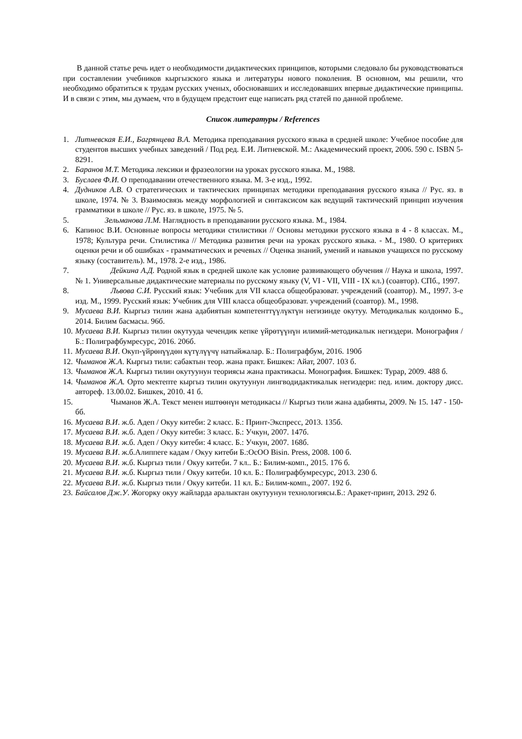В данной статье речь идет о необходимости дидактических принципов, которыми следовало бы руководствоваться при составлении учебников кыргызского языка и литературы нового поколения. В основном, мы решили, что необходимо обратиться к трудам русских ученых, обосновавших и исследовавших впервые дидактические принципы. И в связи с этим, мы думаем, что в будущем предстоит еще написать ряд статей по данной проблеме.
Список литературы / References
1. Литневская Е.И., Багрянцева В.А. Методика преподавания русского языка в средней школе: Учебное пособие для студентов высших учебных заведений / Под ред. Е.И. Литневской. М.: Академический проект, 2006. 590 с. ISBN 5-8291.
2. Баранов М.Т. Методика лексики и фразеологии на уроках русского языка. М., 1988.
3. Буслаев Ф.И. О преподавании отечественного языка. М. 3-е изд., 1992.
4. Дудников А.В. О стратегических и тактических принципах методики преподавания русского языка // Рус. яз. в школе, 1974. № 3. Взаимосвязь между морфологией и синтаксисом как ведущий тактический принцип изучения грамматики в школе // Рус. яз. в школе, 1975. № 5.
5. Зельманова Л.М. Наглядность в преподавании русского языка. М., 1984.
6. Капинос В.И. Основные вопросы методики стилистики // Основы методики русского языка в 4 - 8 классах. М., 1978; Культура речи. Стилистика // Методика развития речи на уроках русского языка. - М., 1980. О критериях оценки речи и об ошибках - грамматических и речевых // Оценка знаний, умений и навыков учащихся по русскому языку (составитель). М., 1978. 2-е изд., 1986.
7. Дейкина А.Д. Родной язык в средней школе как условие развивающего обучения // Наука и школа, 1997. № 1. Универсальные дидактические материалы по русскому языку (V, VI - VII, VIII - IX кл.) (соавтор). СПб., 1997.
8. Львова С.И. Русский язык: Учебник для VII класса общеобразоват. учреждений (соавтор). М., 1997. 3-е изд. М., 1999. Русский язык: Учебник для VIII класса общеобразоват. учреждений (соавтор). М., 1998.
9. Мусаева В.И. Кыргыз тилин жана адабиятын компетенттүүлүктүн негизинде окутуу. Методикалык колдонмо Б., 2014. Билим басмасы. 96б.
10. Мусаева В.И. Кыргыз тилин окутууда чечендик кепке үйрөтүүнүн илимий-методикалык негиздери. Монография / Б.: Полиграфбумресурс, 2016. 206б.
11. Мусаева В.И. Окуп-үйрөнүүдөн күтүлүүчү натыйжалар. Б.: Полиграфбум, 2016. 190б
12. Чыманов Ж.А. Кыргыз тили: сабактын теор. жана практ. Бишкек: Айат, 2007. 103 б.
13. Чыманов Ж.А. Кыргыз тилин окутуунун теориясы жана практикасы. Монография. Бишкек: Турар, 2009. 488 б.
14. Чыманов Ж.А. Орто мектепте кыргыз тилин окутуунун лингводидактикалык негиздери: пед. илим. доктору дисс. автореф. 13.00.02. Бишкек, 2010. 41 б.
15. Чыманов Ж.А. Текст менен иштөөнүн методикасы // Кыргыз тили жана адабияты, 2009. № 15. 147 - 150-бб.
16. Мусаева В.И. ж.б. Адеп / Окуу китеби: 2 класс. Б.: Принт-Экспресс, 2013. 135б.
17. Мусаева В.И. ж.б. Адеп / Окуу китеби: 3 класс. Б.: Учкун, 2007. 147б.
18. Мусаева В.И. ж.б. Адеп / Окуу китеби: 4 класс. Б.: Учкун, 2007. 168б.
19. Мусаева В.И. ж.б.Алиппеге кадам / Окуу китеби Б.:ОсОО Bisin. Press, 2008. 100 б.
20. Мусаева В.И. ж.б. Кыргыз тили / Окуу китеби. 7 кл.. Б.: Билим-комп., 2015. 176 б.
21. Мусаева В.И. ж.б. Кыргыз тили / Окуу китеби. 10 кл. Б.: Полиграфбумресурс, 2013. 230 б.
22. Мусаева В.И. ж.б. Кыргыз тили / Окуу китеби. 11 кл. Б.: Билим-комп., 2007. 192 б.
23. Байсалов Дж.У. Жогорку окуу жайларда аралыктан окутуунун технологиясы.Б.: Аракет-принт, 2013. 292 б.